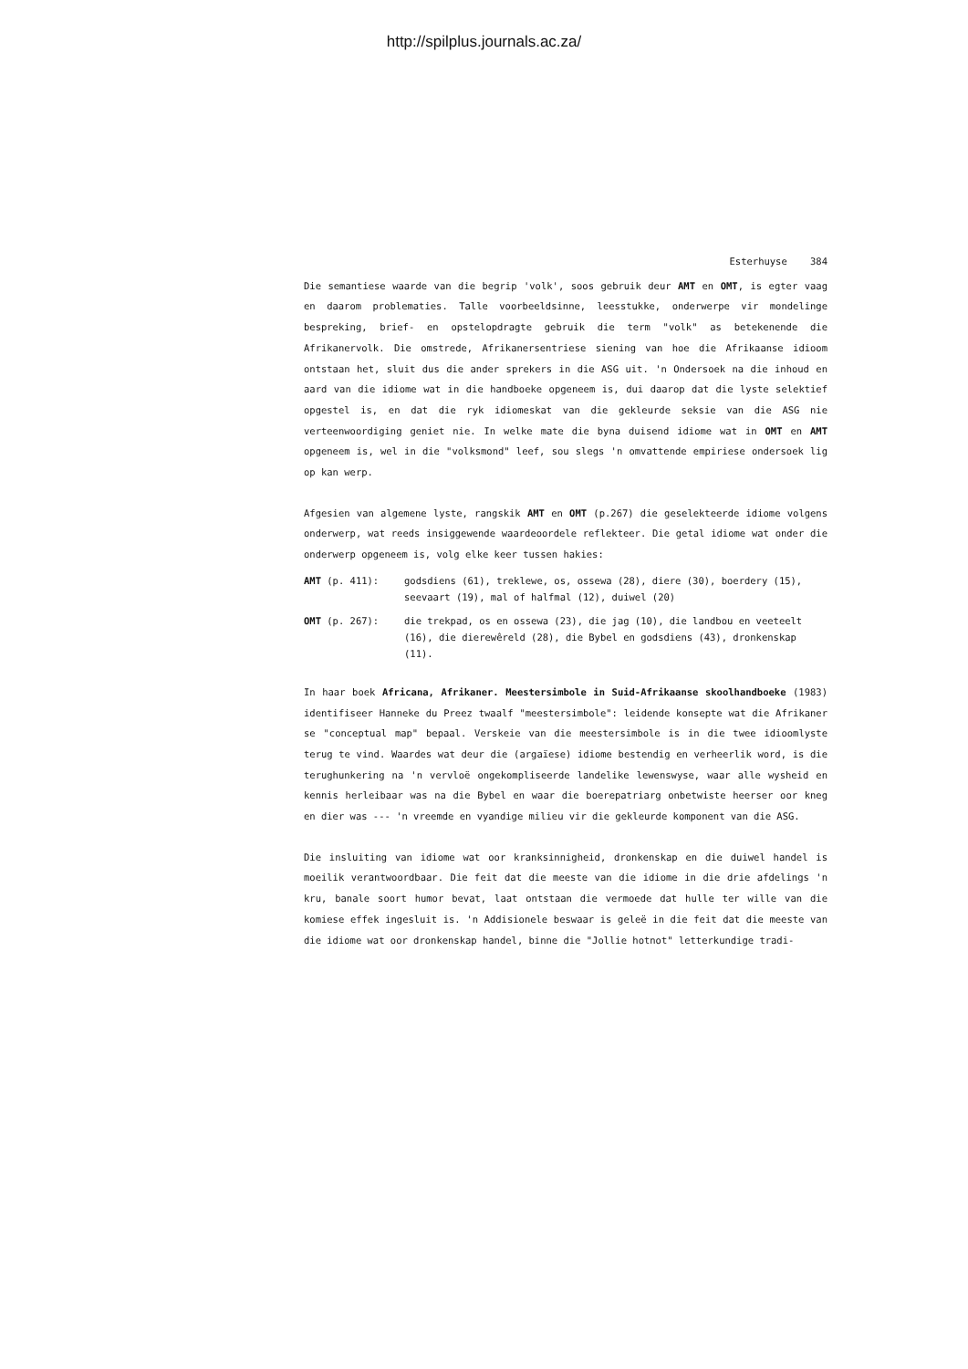http://spilplus.journals.ac.za/
Esterhuyse 384
Die semantiese waarde van die begrip 'volk', soos gebruik deur AMT en OMT, is egter vaag en daarom problematies. Talle voorbeeldsinne, leesstukke, onderwerpe vir mondelinge bespreking, brief- en opstelopdragte gebruik die term "volk" as betekenende die Afrikanervolk. Die omstrede, Afrikanersentriese siening van hoe die Afrikaanse idioom ontstaan het, sluit dus die ander sprekers in die ASG uit. 'n Ondersoek na die inhoud en aard van die idiome wat in die handboeke opgeneem is, dui daarop dat die lyste selektief opgestel is, en dat die ryk idiomeskat van die gekleurde seksie van die ASG nie verteenwoordiging geniet nie. In welke mate die byna duisend idiome wat in OMT en AMT opgeneem is, wel in die "volksmond" leef, sou slegs 'n omvattende empiriese ondersoek lig op kan werp.
Afgesien van algemene lyste, rangskik AMT en OMT (p.267) die geselekteerde idiome volgens onderwerp, wat reeds insiggewende waardeoordele reflekteer. Die getal idiome wat onder die onderwerp opgeneem is, volg elke keer tussen hakies:
AMT (p. 411): godsdiens (61), treklewe, os, ossewa (28), diere (30), boerdery (15), seevaart (19), mal of halfmal (12), duiwel (20)
OMT (p. 267): die trekpad, os en ossewa (23), die jag (10), die landbou en veeteelt (16), die dierewêreld (28), die Bybel en godsdiens (43), dronkenskap (11).
In haar boek Africana, Afrikaner. Meestersimbole in Suid-Afrikaanse skoolhandboeke (1983) identifiseer Hanneke du Preez twaalf "meestersimbole": leidende konsepte wat die Afrikaner se "conceptual map" bepaal. Verskeie van die meestersimbole is in die twee idioomlyste terug te vind. Waardes wat deur die (argaïese) idiome bestendig en verheerlik word, is die terughunkering na 'n vervloë ongekompliseerde landelike lewenswyse, waar alle wysheid en kennis herleibaar was na die Bybel en waar die boerepatriarg onbetwiste heerser oor kneg en dier was --- 'n vreemde en vyandige milieu vir die gekleurde komponent van die ASG.
Die insluiting van idiome wat oor kranksinnigheid, dronkenskap en die duiwel handel is moeilik verantwoordbaar. Die feit dat die meeste van die idiome in die drie afdelings 'n kru, banale soort humor bevat, laat ontstaan die vermoede dat hulle ter wille van die komiese effek ingesluit is. 'n Addisionele beswaar is geleë in die feit dat die meeste van die idiome wat oor dronkenskap handel, binne die "Jollie hotnot" letterkundige tradi-